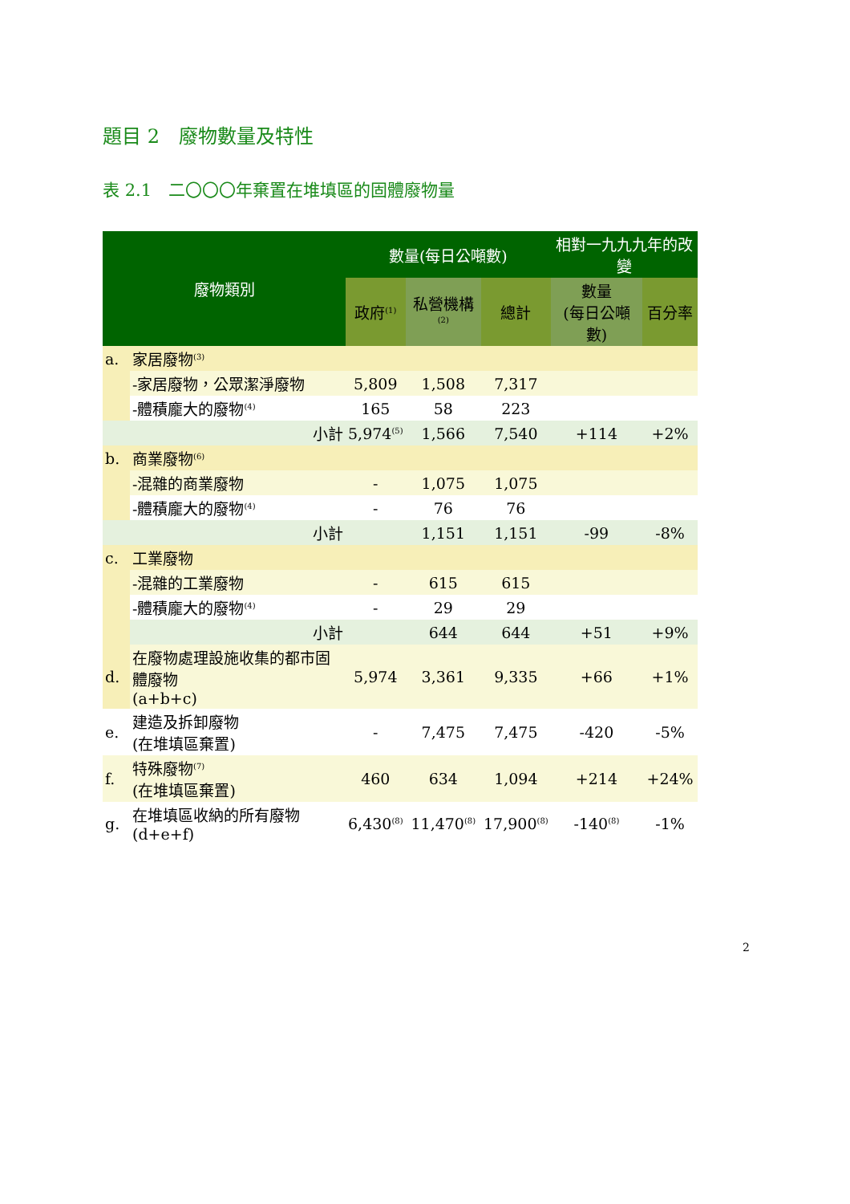題目 2　廢物數量及特性
表 2.1　二〇〇〇年棄置在堆填區的固體廢物量
| 廢物類別 | | 數量(每日公噸數) | | | 相對一九九九年的改變 | |
| --- | --- | --- | --- | --- | --- | --- |
| | | 政府<sup>(1)</sup> | 私營機構<sup>(2)</sup> | 總計 | 數量 (每日公噸數) | 百分率 |
| a. | 家居廢物<sup>(3)</sup> | | | | | |
| | -家居廢物，公眾潔淨廢物 | 5,809 | 1,508 | 7,317 | | |
| | -體積龐大的廢物<sup>(4)</sup> | 165 | 58 | 223 | | |
| | 小計 | 5,974<sup>(5)</sup> | 1,566 | 7,540 | +114 | +2% |
| b. | 商業廢物<sup>(6)</sup> | | | | | |
| | -混雜的商業廢物 | - | 1,075 | 1,075 | | |
| | -體積龐大的廢物<sup>(4)</sup> | - | 76 | 76 | | |
| | 小計 | | 1,151 | 1,151 | -99 | -8% |
| c. | 工業廢物 | | | | | |
| | -混雜的工業廢物 | - | 615 | 615 | | |
| | -體積龐大的廢物<sup>(4)</sup> | - | 29 | 29 | | |
| | 小計 | | 644 | 644 | +51 | +9% |
| d. | 在廢物處理設施收集的都市固體廢物 (a+b+c) | 5,974 | 3,361 | 9,335 | +66 | +1% |
| e. | 建造及拆卸廢物 (在堆填區棄置) | - | 7,475 | 7,475 | -420 | -5% |
| f. | 特殊廢物<sup>(7)</sup> (在堆填區棄置) | 460 | 634 | 1,094 | +214 | +24% |
| g. | 在堆填區收納的所有廢物 (d+e+f) | 6,430<sup>(8)</sup> | 11,470<sup>(8)</sup> | 17,900<sup>(8)</sup> | -140<sup>(8)</sup> | -1% |
2